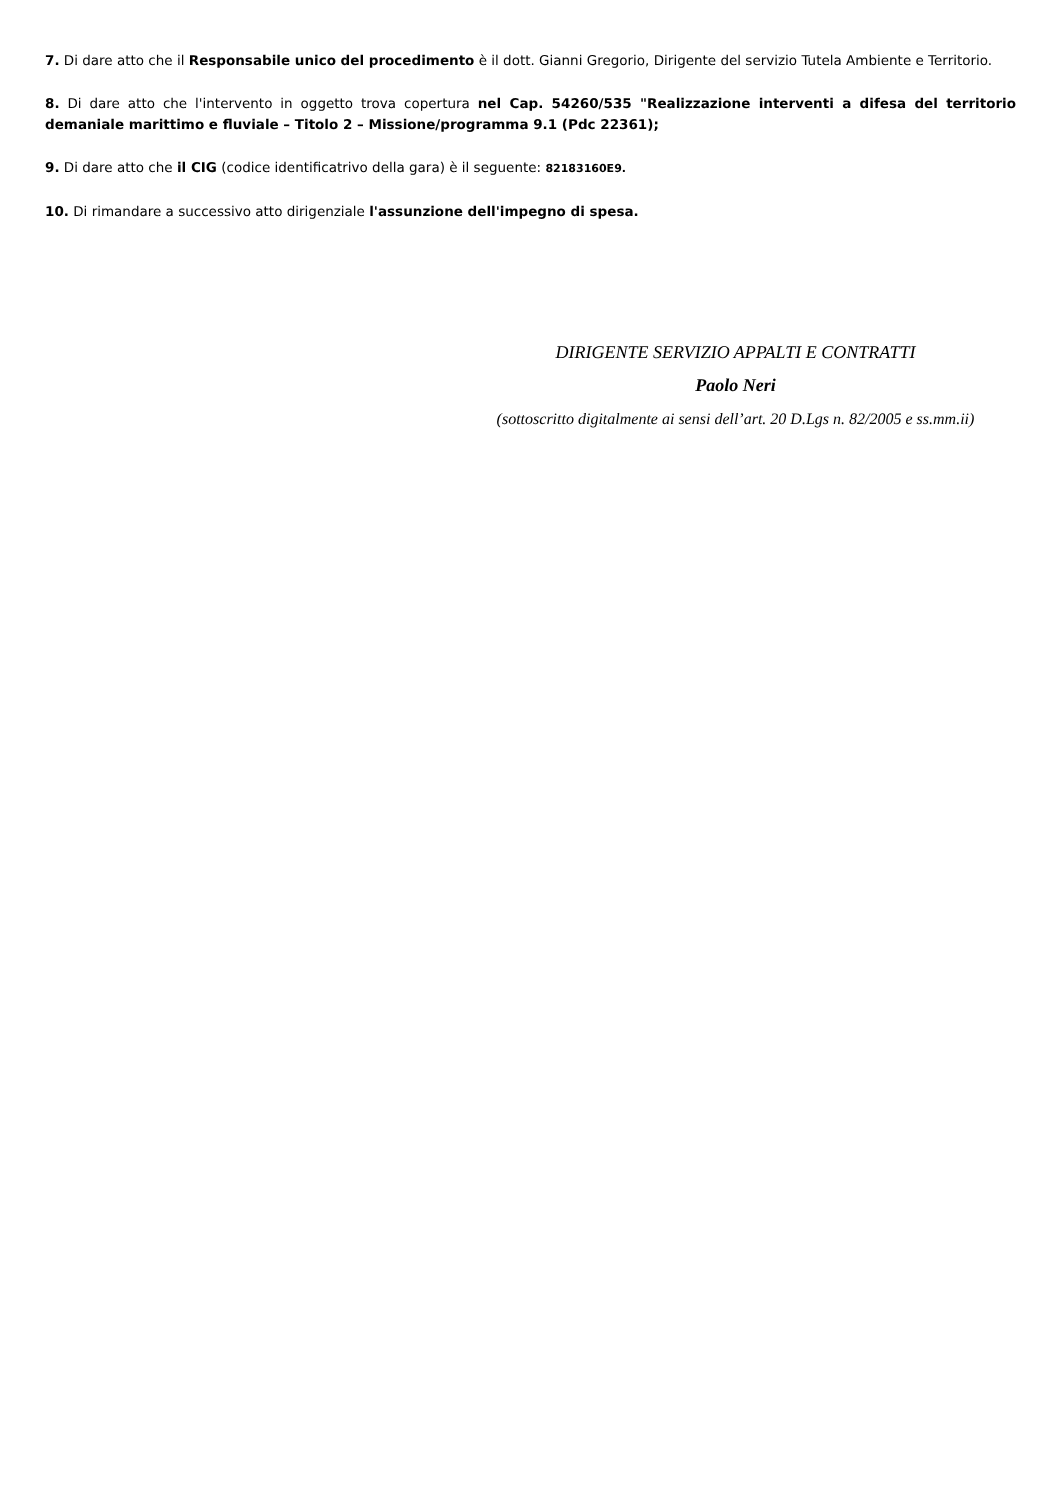7. Di dare atto che il Responsabile unico del procedimento è il dott. Gianni Gregorio, Dirigente del servizio Tutela Ambiente e Territorio.
8. Di dare atto che l'intervento in oggetto trova copertura nel Cap. 54260/535 "Realizzazione interventi a difesa del territorio demaniale marittimo e fluviale – Titolo 2 – Missione/programma 9.1 (Pdc 22361);
9. Di dare atto che il CIG (codice identificatrivo della gara) è il seguente: 82183160E9.
10. Di rimandare a successivo atto dirigenziale l'assunzione dell'impegno di spesa.
DIRIGENTE SERVIZIO APPALTI E CONTRATTI
Paolo Neri
(sottoscritto digitalmente ai sensi dell’art. 20 D.Lgs n. 82/2005 e ss.mm.ii)